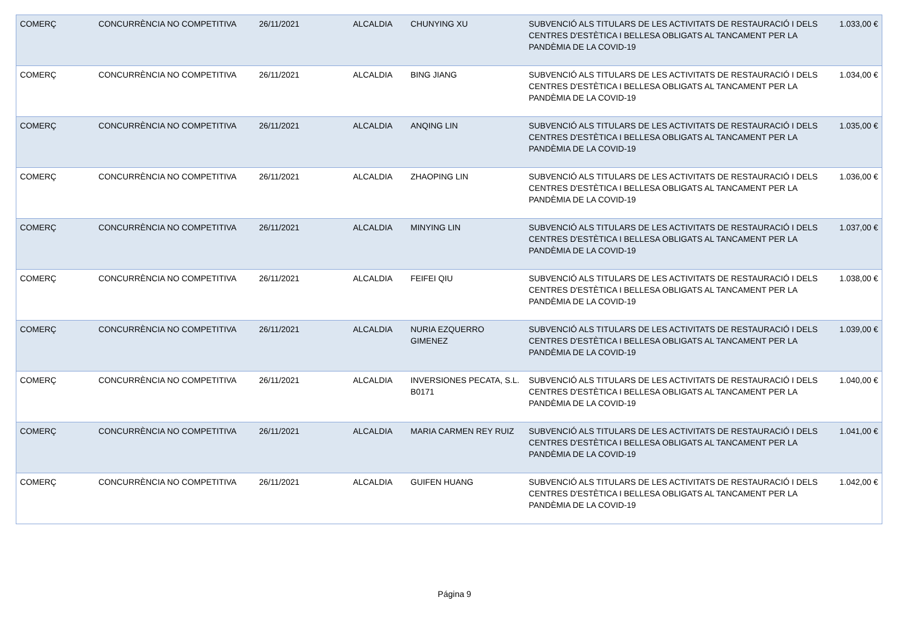| COMERÇ | CONCURRÈNCIA NO COMPETITIVA | 26/11/2021 | ALCALDIA | CHUNYING XU | SUBVENCIÓ ALS TITULARS DE LES ACTIVITATS DE RESTAURACIÓ I DELS CENTRES D'ESTÈTICA I BELLESA OBLIGATS AL TANCAMENT PER LA PANDÈMIA DE LA COVID-19 | 1.033,00 € |
| COMERÇ | CONCURRÈNCIA NO COMPETITIVA | 26/11/2021 | ALCALDIA | BING JIANG | SUBVENCIÓ ALS TITULARS DE LES ACTIVITATS DE RESTAURACIÓ I DELS CENTRES D'ESTÈTICA I BELLESA OBLIGATS AL TANCAMENT PER LA PANDÈMIA DE LA COVID-19 | 1.034,00 € |
| COMERÇ | CONCURRÈNCIA NO COMPETITIVA | 26/11/2021 | ALCALDIA | ANQING LIN | SUBVENCIÓ ALS TITULARS DE LES ACTIVITATS DE RESTAURACIÓ I DELS CENTRES D'ESTÈTICA I BELLESA OBLIGATS AL TANCAMENT PER LA PANDÈMIA DE LA COVID-19 | 1.035,00 € |
| COMERÇ | CONCURRÈNCIA NO COMPETITIVA | 26/11/2021 | ALCALDIA | ZHAOPING LIN | SUBVENCIÓ ALS TITULARS DE LES ACTIVITATS DE RESTAURACIÓ I DELS CENTRES D'ESTÈTICA I BELLESA OBLIGATS AL TANCAMENT PER LA PANDÈMIA DE LA COVID-19 | 1.036,00 € |
| COMERÇ | CONCURRÈNCIA NO COMPETITIVA | 26/11/2021 | ALCALDIA | MINYING LIN | SUBVENCIÓ ALS TITULARS DE LES ACTIVITATS DE RESTAURACIÓ I DELS CENTRES D'ESTÈTICA I BELLESA OBLIGATS AL TANCAMENT PER LA PANDÈMIA DE LA COVID-19 | 1.037,00 € |
| COMERÇ | CONCURRÈNCIA NO COMPETITIVA | 26/11/2021 | ALCALDIA | FEIFEI QIU | SUBVENCIÓ ALS TITULARS DE LES ACTIVITATS DE RESTAURACIÓ I DELS CENTRES D'ESTÈTICA I BELLESA OBLIGATS AL TANCAMENT PER LA PANDÈMIA DE LA COVID-19 | 1.038,00 € |
| COMERÇ | CONCURRÈNCIA NO COMPETITIVA | 26/11/2021 | ALCALDIA | NURIA EZQUERRO GIMENEZ | SUBVENCIÓ ALS TITULARS DE LES ACTIVITATS DE RESTAURACIÓ I DELS CENTRES D'ESTÈTICA I BELLESA OBLIGATS AL TANCAMENT PER LA PANDÈMIA DE LA COVID-19 | 1.039,00 € |
| COMERÇ | CONCURRÈNCIA NO COMPETITIVA | 26/11/2021 | ALCALDIA | INVERSIONES PECATA, S.L. B0171 | SUBVENCIÓ ALS TITULARS DE LES ACTIVITATS DE RESTAURACIÓ I DELS CENTRES D'ESTÈTICA I BELLESA OBLIGATS AL TANCAMENT PER LA PANDÈMIA DE LA COVID-19 | 1.040,00 € |
| COMERÇ | CONCURRÈNCIA NO COMPETITIVA | 26/11/2021 | ALCALDIA | MARIA CARMEN REY RUIZ | SUBVENCIÓ ALS TITULARS DE LES ACTIVITATS DE RESTAURACIÓ I DELS CENTRES D'ESTÈTICA I BELLESA OBLIGATS AL TANCAMENT PER LA PANDÈMIA DE LA COVID-19 | 1.041,00 € |
| COMERÇ | CONCURRÈNCIA NO COMPETITIVA | 26/11/2021 | ALCALDIA | GUIFEN HUANG | SUBVENCIÓ ALS TITULARS DE LES ACTIVITATS DE RESTAURACIÓ I DELS CENTRES D'ESTÈTICA I BELLESA OBLIGATS AL TANCAMENT PER LA PANDÈMIA DE LA COVID-19 | 1.042,00 € |
Página 9